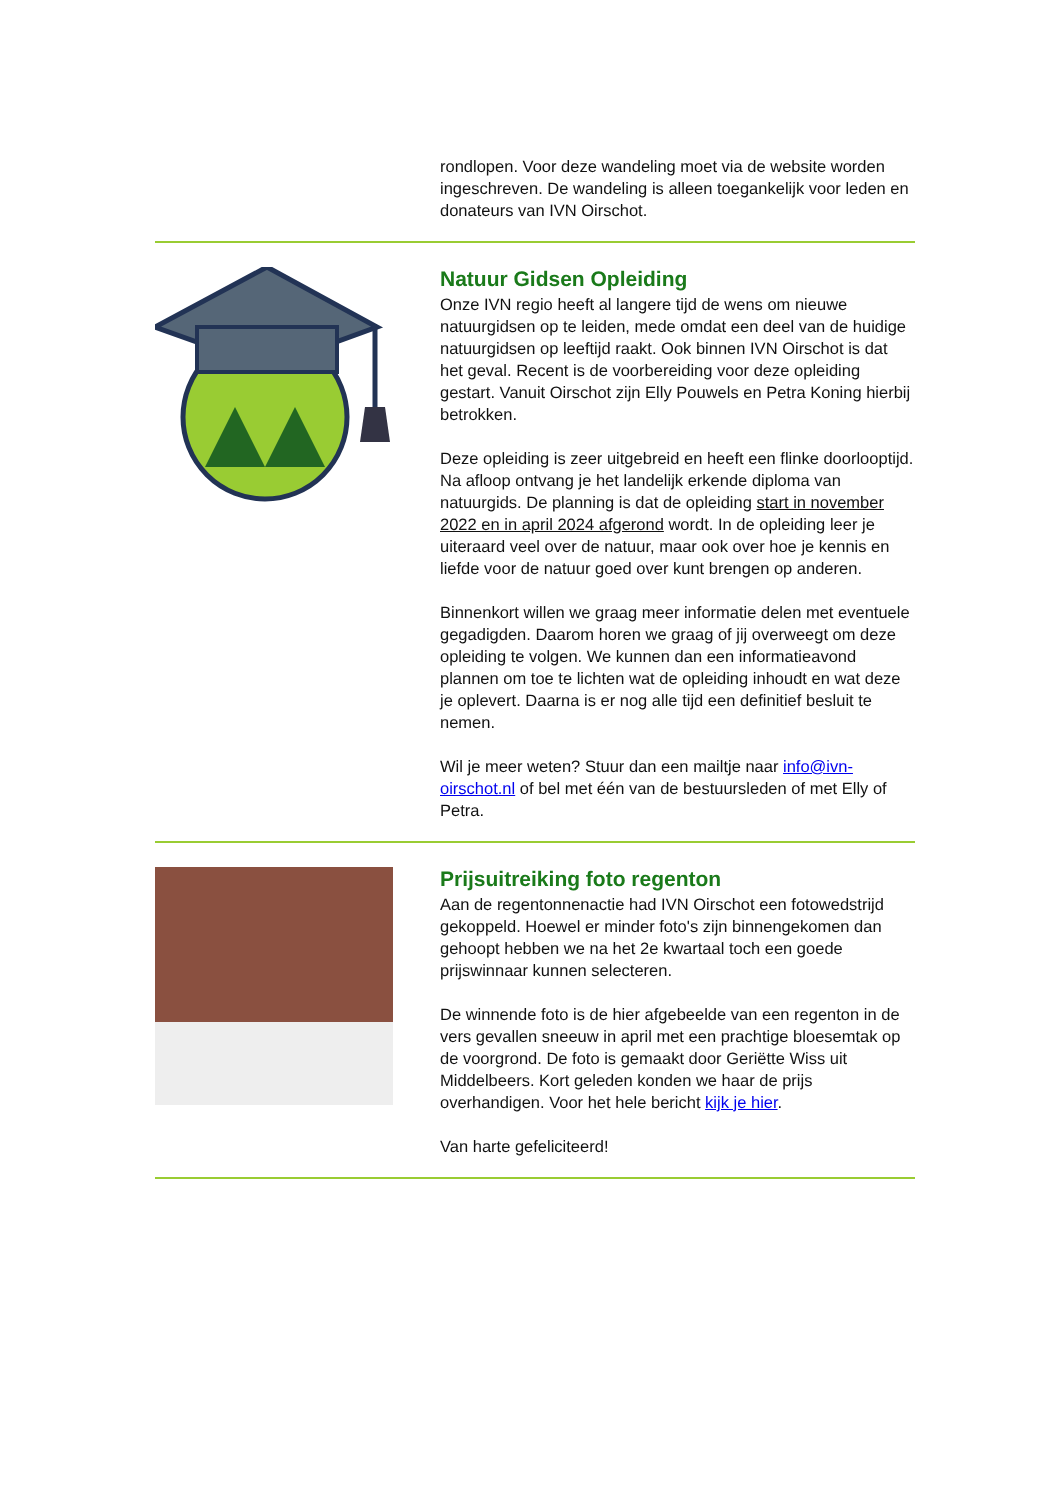rondlopen. Voor deze wandeling moet via de website worden ingeschreven. De wandeling is alleen toegankelijk voor leden en donateurs van IVN Oirschot.
Natuur Gidsen Opleiding
Onze IVN regio heeft al langere tijd de wens om nieuwe natuurgidsen op te leiden, mede omdat een deel van de huidige natuurgidsen op leeftijd raakt. Ook binnen IVN Oirschot is dat het geval. Recent is de voorbereiding voor deze opleiding gestart. Vanuit Oirschot zijn Elly Pouwels en Petra Koning hierbij betrokken.
Deze opleiding is zeer uitgebreid en heeft een flinke doorlooptijd. Na afloop ontvang je het landelijk erkende diploma van natuurgids. De planning is dat de opleiding start in november 2022 en in april 2024 afgerond wordt. In de opleiding leer je uiteraard veel over de natuur, maar ook over hoe je kennis en liefde voor de natuur goed over kunt brengen op anderen.
Binnenkort willen we graag meer informatie delen met eventuele gegadigden. Daarom horen we graag of jij overweegt om deze opleiding te volgen. We kunnen dan een informatieavond plannen om toe te lichten wat de opleiding inhoudt en wat deze je oplevert. Daarna is er nog alle tijd een definitief besluit te nemen.
Wil je meer weten? Stuur dan een mailtje naar info@ivn-oirschot.nl of bel met één van de bestuursleden of met Elly of Petra.
Prijsuitreiking foto regenton
Aan de regentonnenactie had IVN Oirschot een fotowedstrijd gekoppeld. Hoewel er minder foto's zijn binnengekomen dan gehoopt hebben we na het 2e kwartaal toch een goede prijswinnaar kunnen selecteren.
De winnende foto is de hier afgebeelde van een regenton in de vers gevallen sneeuw in april met een prachtige bloesemtak op de voorgrond. De foto is gemaakt door Geriëtte Wiss uit Middelbeers. Kort geleden konden we haar de prijs overhandigen. Voor het hele bericht kijk je hier.
Van harte gefeliciteerd!